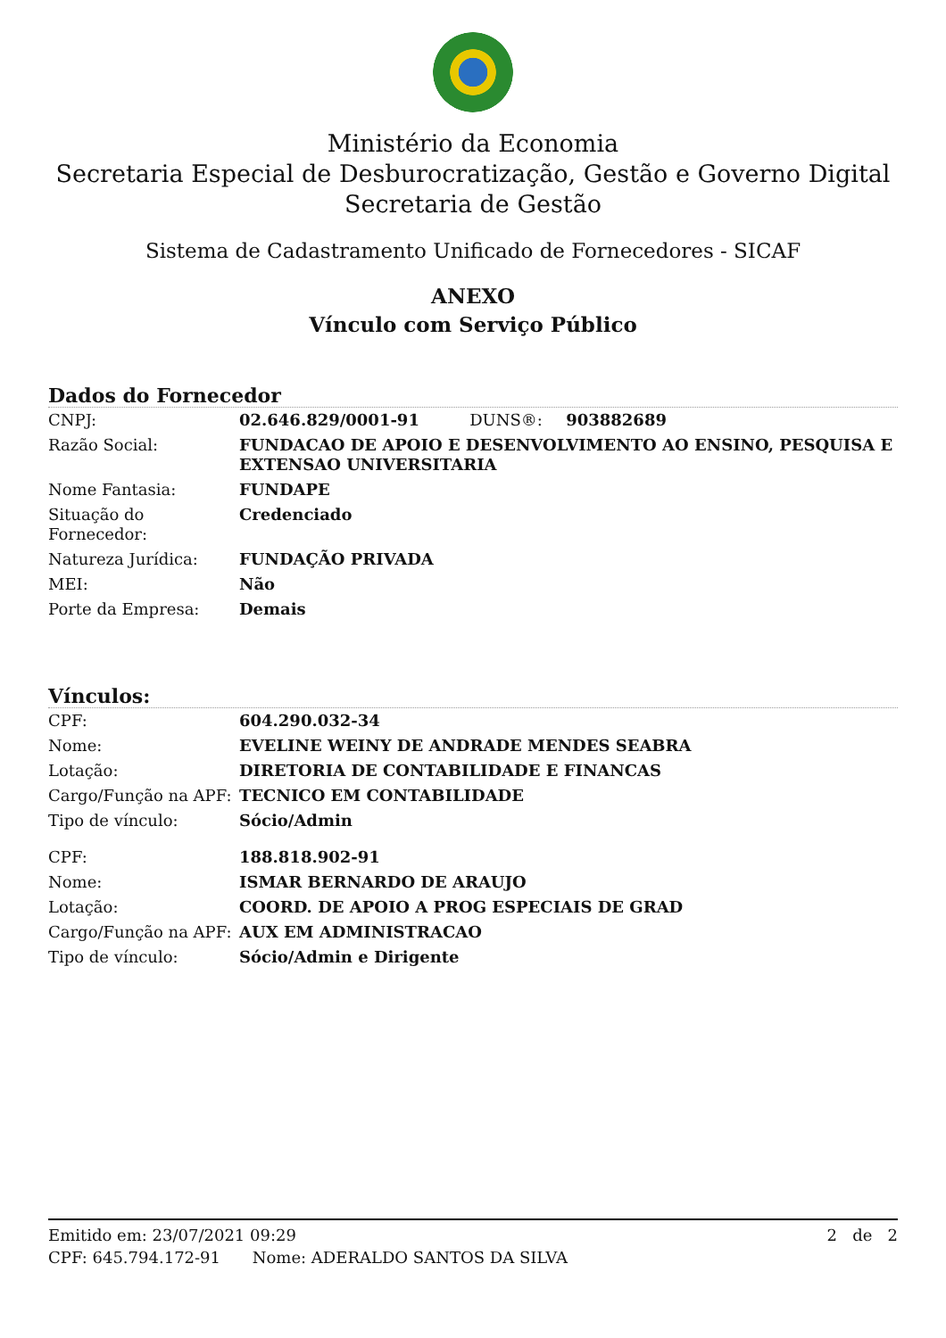Ministério da Economia
Secretaria Especial de Desburocratização, Gestão e Governo Digital
Secretaria de Gestão
Sistema de Cadastramento Unificado de Fornecedores - SICAF
ANEXO
Vínculo com Serviço Público
Dados do Fornecedor
| CNPJ: | 02.646.829/0001-91 DUNS®: 903882689 |
| Razão Social: | FUNDACAO DE APOIO E DESENVOLVIMENTO AO ENSINO, PESQUISA E EXTENSAO UNIVERSITARIA |
| Nome Fantasia: | FUNDAPE |
| Situação do Fornecedor: | Credenciado |
| Natureza Jurídica: | FUNDAÇÃO PRIVADA |
| MEI: | Não |
| Porte da Empresa: | Demais |
Vínculos:
| CPF: | 604.290.032-34 |
| Nome: | EVELINE WEINY DE ANDRADE MENDES SEABRA |
| Lotação: | DIRETORIA DE CONTABILIDADE E FINANCAS |
| Cargo/Função na APF: | TECNICO EM CONTABILIDADE |
| Tipo de vínculo: | Sócio/Admin |
| CPF: | 188.818.902-91 |
| Nome: | ISMAR BERNARDO DE ARAUJO |
| Lotação: | COORD. DE APOIO A PROG ESPECIAIS DE GRAD |
| Cargo/Função na APF: | AUX EM ADMINISTRACAO |
| Tipo de vínculo: | Sócio/Admin e Dirigente |
Emitido em: 23/07/2021 09:29 2 de 2
CPF: 645.794.172-91 Nome: ADERALDO SANTOS DA SILVA